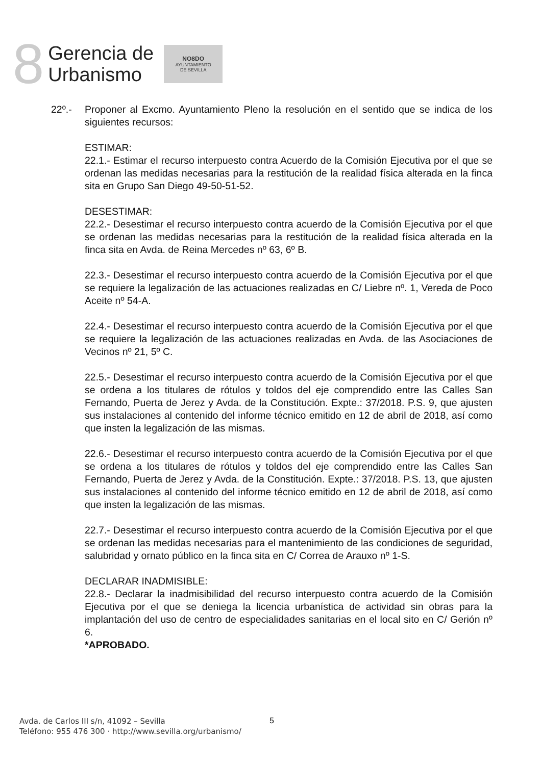8
Gerencia de
Urbanismo
NO8DO
AYUNTAMIENTO
DE SEVILLA
22º.- Proponer al Excmo. Ayuntamiento Pleno la resolución en el sentido que se indica de los siguientes recursos:
ESTIMAR:
22.1.- Estimar el recurso interpuesto contra Acuerdo de la Comisión Ejecutiva por el que se ordenan las medidas necesarias para la restitución de la realidad física alterada en la finca sita en Grupo San Diego 49-50-51-52.
DESESTIMAR:
22.2.- Desestimar el recurso interpuesto contra acuerdo de la Comisión Ejecutiva por el que se ordenan las medidas necesarias para la restitución de la realidad física alterada en la finca sita en Avda. de Reina Mercedes nº 63, 6º B.
22.3.- Desestimar el recurso interpuesto contra acuerdo de la Comisión Ejecutiva por el que se requiere la legalización de las actuaciones realizadas en C/ Liebre nº. 1, Vereda de Poco Aceite nº 54-A.
22.4.- Desestimar el recurso interpuesto contra acuerdo de la Comisión Ejecutiva por el que se requiere la legalización de las actuaciones realizadas en Avda. de las Asociaciones de Vecinos nº 21, 5º C.
22.5.- Desestimar el recurso interpuesto contra acuerdo de la Comisión Ejecutiva por el que se ordena a los titulares de rótulos y toldos del eje comprendido entre las Calles San Fernando, Puerta de Jerez y Avda. de la Constitución. Expte.: 37/2018. P.S. 9, que ajusten sus instalaciones al contenido del informe técnico emitido en 12 de abril de 2018, así como que insten la legalización de las mismas.
22.6.- Desestimar el recurso interpuesto contra acuerdo de la Comisión Ejecutiva por el que se ordena a los titulares de rótulos y toldos del eje comprendido entre las Calles San Fernando, Puerta de Jerez y Avda. de la Constitución. Expte.: 37/2018. P.S. 13, que ajusten sus instalaciones al contenido del informe técnico emitido en 12 de abril de 2018, así como que insten la legalización de las mismas.
22.7.- Desestimar el recurso interpuesto contra acuerdo de la Comisión Ejecutiva por el que se ordenan las medidas necesarias para el mantenimiento de las condiciones de seguridad, salubridad y ornato público en la finca sita en C/ Correa de Arauxo nº 1-S.
DECLARAR INADMISIBLE:
22.8.- Declarar la inadmisibilidad del recurso interpuesto contra acuerdo de la Comisión Ejecutiva por el que se deniega la licencia urbanística de actividad sin obras para la implantación del uso de centro de especialidades sanitarias en el local sito en C/ Gerión nº 6.
*APROBADO.
Avda. de Carlos III s/n, 41092 – Sevilla
Teléfono: 955 476 300 · http://www.sevilla.org/urbanismo/
5